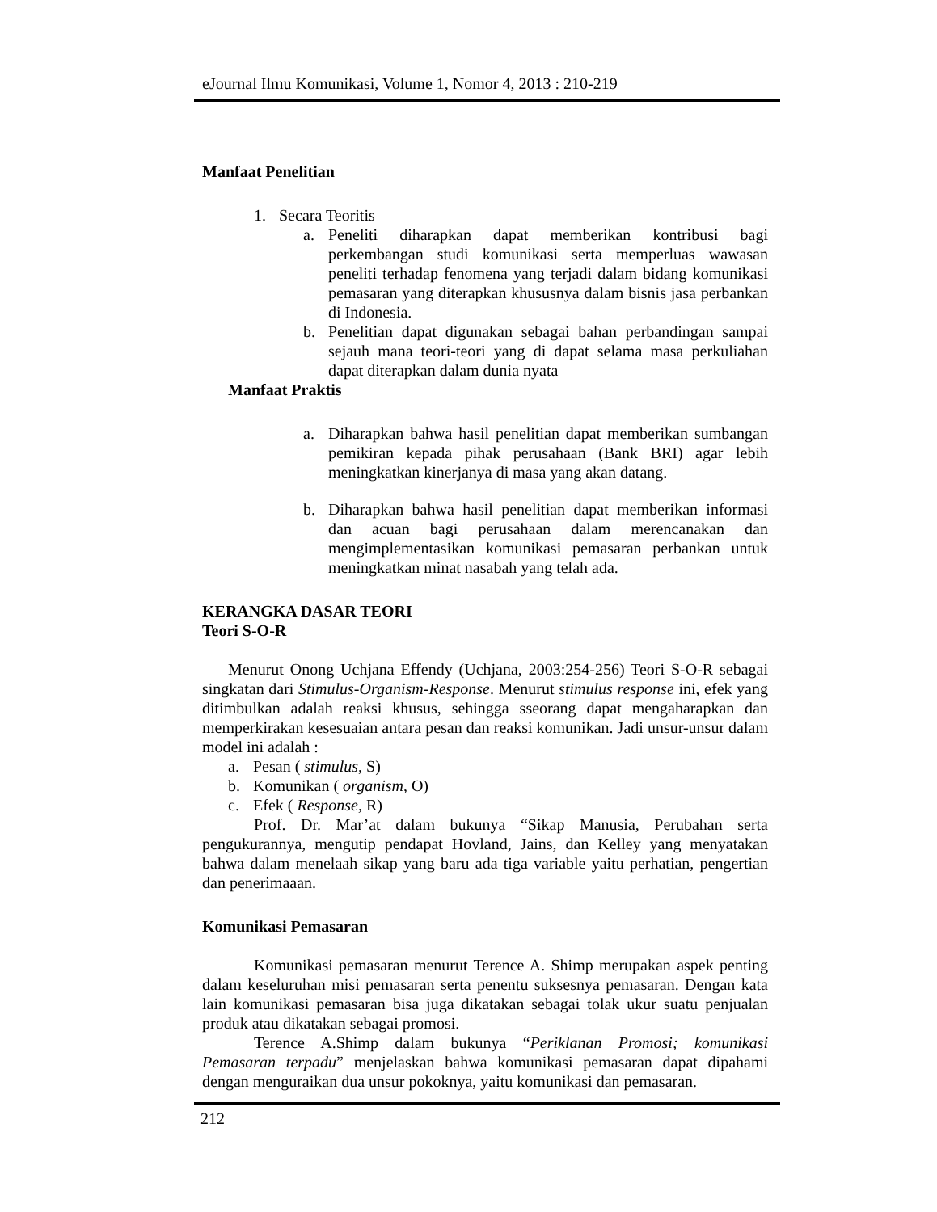eJournal Ilmu Komunikasi, Volume 1, Nomor 4, 2013 : 210-219
Manfaat Penelitian
1. Secara Teoritis
a. Peneliti diharapkan dapat memberikan kontribusi bagi perkembangan studi komunikasi serta memperluas wawasan peneliti terhadap fenomena yang terjadi dalam bidang komunikasi pemasaran yang diterapkan khususnya dalam bisnis jasa perbankan di Indonesia.
b. Penelitian dapat digunakan sebagai bahan perbandingan sampai sejauh mana teori-teori yang di dapat selama masa perkuliahan dapat diterapkan dalam dunia nyata
Manfaat Praktis
a. Diharapkan bahwa hasil penelitian dapat memberikan sumbangan pemikiran kepada pihak perusahaan (Bank BRI) agar lebih meningkatkan kinerjanya di masa yang akan datang.
b. Diharapkan bahwa hasil penelitian dapat memberikan informasi dan acuan bagi perusahaan dalam merencanakan dan mengimplementasikan komunikasi pemasaran perbankan untuk meningkatkan minat nasabah yang telah ada.
KERANGKA DASAR TEORI
Teori S-O-R
Menurut Onong Uchjana Effendy (Uchjana, 2003:254-256) Teori S-O-R sebagai singkatan dari Stimulus-Organism-Response. Menurut stimulus response ini, efek yang ditimbulkan adalah reaksi khusus, sehingga sseorang dapat mengaharapkan dan memperkirakan kesesuaian antara pesan dan reaksi komunikan. Jadi unsur-unsur dalam model ini adalah :
a. Pesan ( stimulus, S)
b. Komunikan ( organism, O)
c. Efek ( Response, R)
Prof. Dr. Mar’at dalam bukunya “Sikap Manusia, Perubahan serta pengukurannya, mengutip pendapat Hovland, Jains, dan Kelley yang menyatakan bahwa dalam menelaah sikap yang baru ada tiga variable yaitu perhatian, pengertian dan penerimaaan.
Komunikasi Pemasaran
Komunikasi pemasaran menurut Terence A. Shimp merupakan aspek penting dalam keseluruhan misi pemasaran serta penentu suksesnya pemasaran. Dengan kata lain komunikasi pemasaran bisa juga dikatakan sebagai tolak ukur suatu penjualan produk atau dikatakan sebagai promosi.
Terence A.Shimp dalam bukunya “Periklanan Promosi; komunikasi Pemasaran terpadu” menjelaskan bahwa komunikasi pemasaran dapat dipahami dengan menguraikan dua unsur pokoknya, yaitu komunikasi dan pemasaran.
212